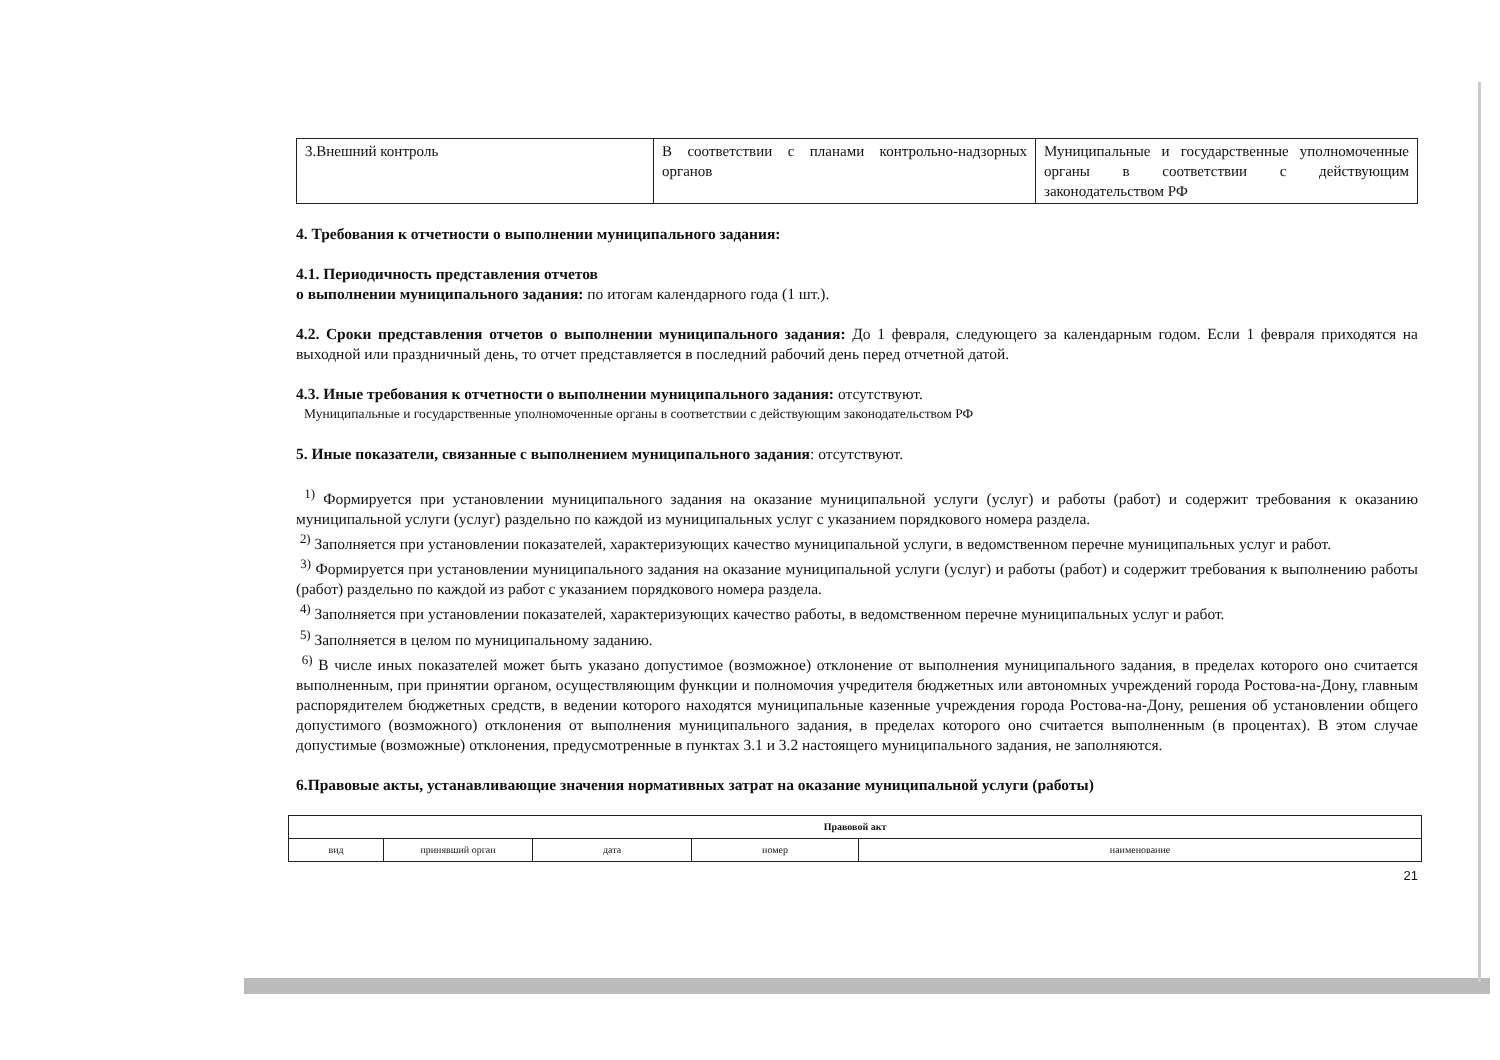| 3.Внешний контроль | В соответствии с планами контрольно-надзорных органов | Муниципальные и государственные уполномоченные органы в соответствии с действующим законодательством РФ |
4. Требования к отчетности о выполнении муниципального задания:
4.1. Периодичность представления отчетов
о выполнении муниципального задания: по итогам календарного года (1 шт.).
4.2. Сроки представления отчетов о выполнении муниципального задания: До 1 февраля, следующего за календарным годом. Если 1 февраля приходятся на выходной или праздничный день, то отчет представляется в последний рабочий день перед отчетной датой.
4.3. Иные требования к отчетности о выполнении муниципального задания: отсутствуют.
Муниципальные и государственные уполномоченные органы в соответствии с действующим законодательством РФ
5. Иные показатели, связанные с выполнением муниципального задания: отсутствуют.
<sup>1)</sup> Формируется при установлении муниципального задания на оказание муниципальной услуги (услуг) и работы (работ) и содержит требования к оказанию муниципальной услуги (услуг) раздельно по каждой из муниципальных услуг с указанием порядкового номера раздела.
<sup>2)</sup> Заполняется при установлении показателей, характеризующих качество муниципальной услуги, в ведомственном перечне муниципальных услуг и работ.
<sup>3)</sup> Формируется при установлении муниципального задания на оказание муниципальной услуги (услуг) и работы (работ) и содержит требования к выполнению работы (работ) раздельно по каждой из работ с указанием порядкового номера раздела.
<sup>4)</sup> Заполняется при установлении показателей, характеризующих качество работы, в ведомственном перечне муниципальных услуг и работ.
<sup>5)</sup> Заполняется в целом по муниципальному заданию.
<sup>6)</sup> В числе иных показателей может быть указано допустимое (возможное) отклонение от выполнения муниципального задания, в пределах которого оно считается выполненным, при принятии органом, осуществляющим функции и полномочия учредителя бюджетных или автономных учреждений города Ростова-на-Дону, главным распорядителем бюджетных средств, в ведении которого находятся муниципальные казенные учреждения города Ростова-на-Дону, решения об установлении общего допустимого (возможного) отклонения от выполнения муниципального задания, в пределах которого оно считается выполненным (в процентах). В этом случае допустимые (возможные) отклонения, предусмотренные в пунктах 3.1 и 3.2 настоящего муниципального задания, не заполняются.
6.Правовые акты, устанавливающие значения нормативных затрат на оказание муниципальной услуги (работы)
| Правовой акт | | | | |
| --- | --- | --- | --- | --- |
| вид | принявший орган | дата | номер | наименование |
21